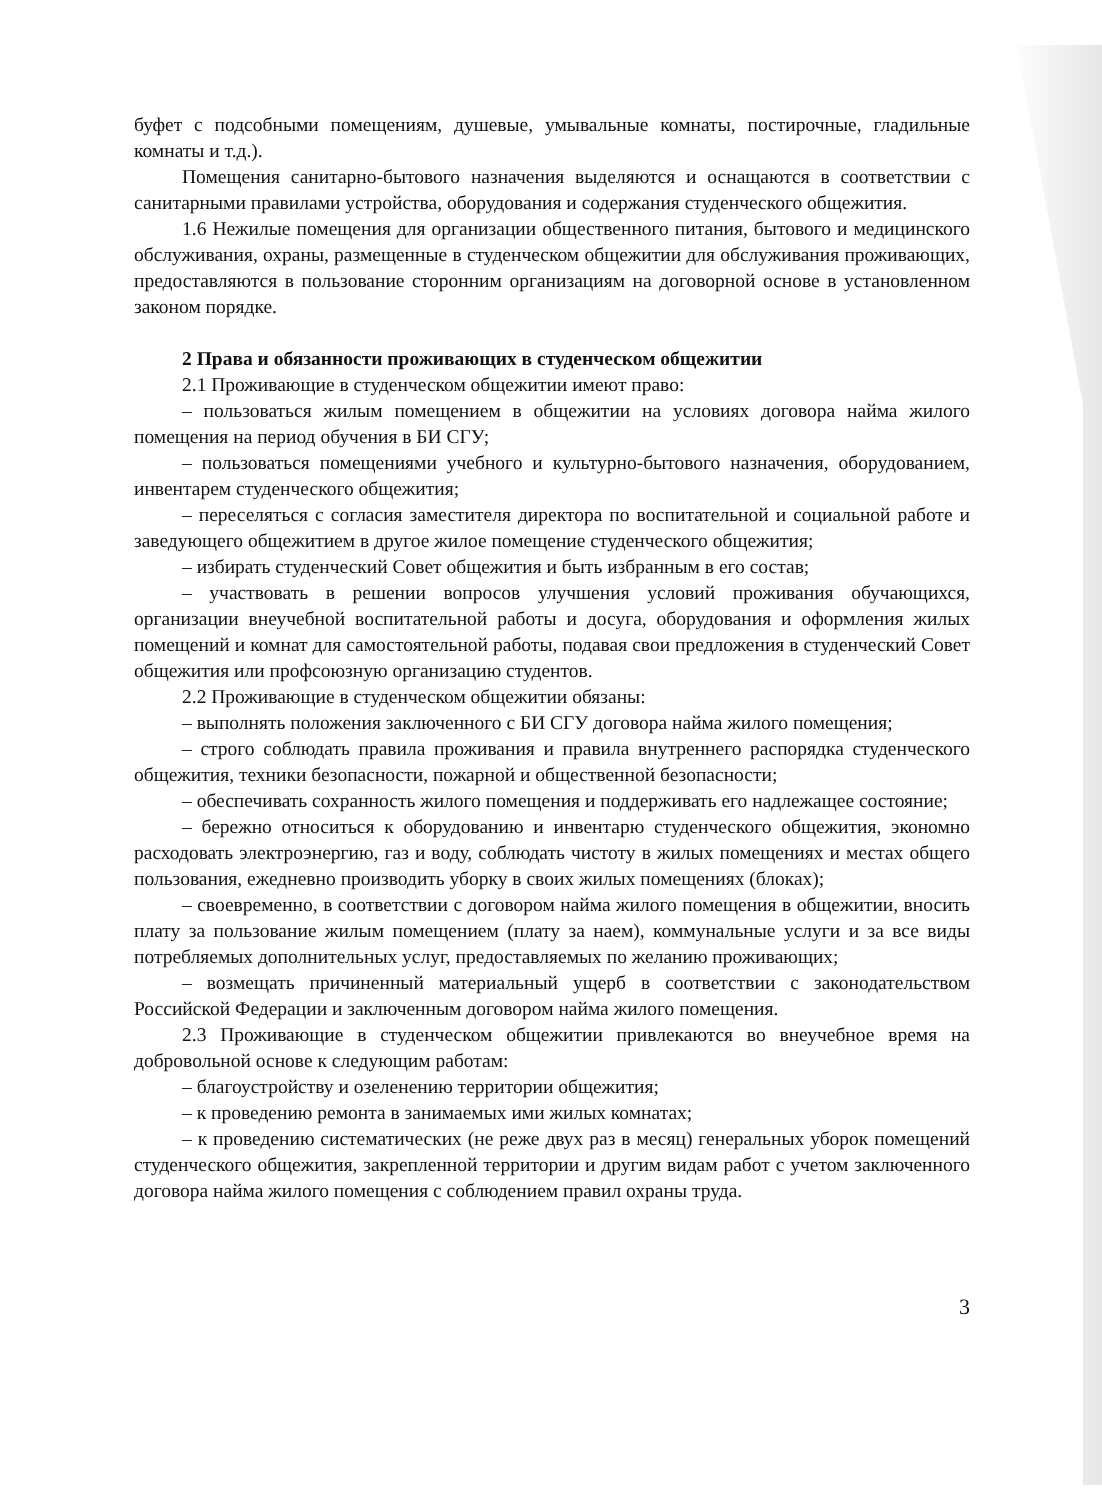буфет с подсобными помещениям, душевые, умывальные комнаты, постирочные, гладильные комнаты и т.д.).
Помещения санитарно-бытового назначения выделяются и оснащаются в соответствии с санитарными правилами устройства, оборудования и содержания студенческого общежития.
1.6 Нежилые помещения для организации общественного питания, бытового и медицинского обслуживания, охраны, размещенные в студенческом общежитии для обслуживания проживающих, предоставляются в пользование сторонним организациям на договорной основе в установленном законом порядке.
2 Права и обязанности проживающих в студенческом общежитии
2.1 Проживающие в студенческом общежитии имеют право:
– пользоваться жилым помещением в общежитии на условиях договора найма жилого помещения на период обучения в БИ СГУ;
– пользоваться помещениями учебного и культурно-бытового назначения, оборудованием, инвентарем студенческого общежития;
– переселяться с согласия заместителя директора по воспитательной и социальной работе и заведующего общежитием в другое жилое помещение студенческого общежития;
– избирать студенческий Совет общежития и быть избранным в его состав;
– участвовать в решении вопросов улучшения условий проживания обучающихся, организации внеучебной воспитательной работы и досуга, оборудования и оформления жилых помещений и комнат для самостоятельной работы, подавая свои предложения в студенческий Совет общежития или профсоюзную организацию студентов.
2.2 Проживающие в студенческом общежитии обязаны:
– выполнять положения заключенного с БИ СГУ договора найма жилого помещения;
– строго соблюдать правила проживания и правила внутреннего распорядка студенческого общежития, техники безопасности, пожарной и общественной безопасности;
– обеспечивать сохранность жилого помещения и поддерживать его надлежащее состояние;
– бережно относиться к оборудованию и инвентарю студенческого общежития, экономно расходовать электроэнергию, газ и воду, соблюдать чистоту в жилых помещениях и местах общего пользования, ежедневно производить уборку в своих жилых помещениях (блоках);
– своевременно, в соответствии с договором найма жилого помещения в общежитии, вносить плату за пользование жилым помещением (плату за наем), коммунальные услуги и за все виды потребляемых дополнительных услуг, предоставляемых по желанию проживающих;
– возмещать причиненный материальный ущерб в соответствии с законодательством Российской Федерации и заключенным договором найма жилого помещения.
2.3 Проживающие в студенческом общежитии привлекаются во внеучебное время на добровольной основе к следующим работам:
– благоустройству и озеленению территории общежития;
– к проведению ремонта в занимаемых ими жилых комнатах;
– к проведению систематических (не реже двух раз в месяц) генеральных уборок помещений студенческого общежития, закрепленной территории и другим видам работ с учетом заключенного договора найма жилого помещения с соблюдением правил охраны труда.
3